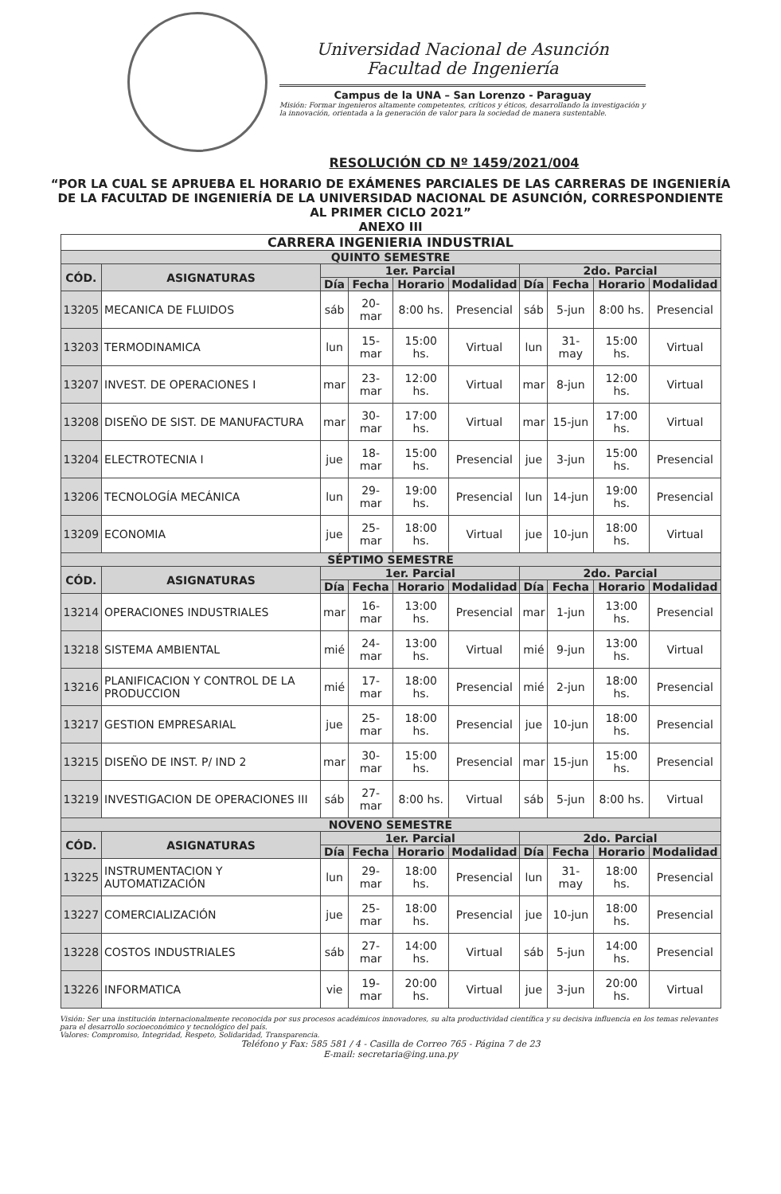Universidad Nacional de Asunción
Facultad de Ingeniería
Campus de la UNA – San Lorenzo - Paraguay
Misión: Formar ingenieros altamente competentes, críticos y éticos, desarrollando la investigación y la innovación, orientada a la generación de valor para la sociedad de manera sustentable.
RESOLUCIÓN CD Nº 1459/2021/004
“POR LA CUAL SE APRUEBA EL HORARIO DE EXÁMENES PARCIALES DE LAS CARRERAS DE INGENIERÍA DE LA FACULTAD DE INGENIERÍA DE LA UNIVERSIDAD NACIONAL DE ASUNCIÓN, CORRESPONDIENTE AL PRIMER CICLO 2021”
ANEXO III
| CARRERA INGENIERIA INDUSTRIAL | | | | | | | | | |
| --- | --- | --- | --- | --- | --- | --- | --- | --- | --- |
| QUINTO SEMESTRE | | | | | | | | | |
| CÓD. | ASIGNATURAS | 1er. Parcial | | | | 2do. Parcial | | | |
| | | Día | Fecha | Horario | Modalidad | Día | Fecha | Horario | Modalidad |
| 13205 | MECANICA DE FLUIDOS | sáb | 20-mar | 8:00 hs. | Presencial | sáb | 5-jun | 8:00 hs. | Presencial |
| 13203 | TERMODINAMICA | lun | 15-mar | 15:00 hs. | Virtual | lun | 31-may | 15:00 hs. | Virtual |
| 13207 | INVEST. DE OPERACIONES I | mar | 23-mar | 12:00 hs. | Virtual | mar | 8-jun | 12:00 hs. | Virtual |
| 13208 | DISEÑO DE SIST. DE MANUFACTURA | mar | 30-mar | 17:00 hs. | Virtual | mar | 15-jun | 17:00 hs. | Virtual |
| 13204 | ELECTROTECNIA I | jue | 18-mar | 15:00 hs. | Presencial | jue | 3-jun | 15:00 hs. | Presencial |
| 13206 | TECNOLOGÍA MECÁNICA | lun | 29-mar | 19:00 hs. | Presencial | lun | 14-jun | 19:00 hs. | Presencial |
| 13209 | ECONOMIA | jue | 25-mar | 18:00 hs. | Virtual | jue | 10-jun | 18:00 hs. | Virtual |
| SÉPTIMO SEMESTRE | | | | | | | | | |
| CÓD. | ASIGNATURAS | 1er. Parcial | | | | 2do. Parcial | | | |
| | | Día | Fecha | Horario | Modalidad | Día | Fecha | Horario | Modalidad |
| 13214 | OPERACIONES INDUSTRIALES | mar | 16-mar | 13:00 hs. | Presencial | mar | 1-jun | 13:00 hs. | Presencial |
| 13218 | SISTEMA AMBIENTAL | mié | 24-mar | 13:00 hs. | Virtual | mié | 9-jun | 13:00 hs. | Virtual |
| 13216 | PLANIFICACION Y CONTROL DE LA PRODUCCION | mié | 17-mar | 18:00 hs. | Presencial | mié | 2-jun | 18:00 hs. | Presencial |
| 13217 | GESTION EMPRESARIAL | jue | 25-mar | 18:00 hs. | Presencial | jue | 10-jun | 18:00 hs. | Presencial |
| 13215 | DISEÑO DE INST. P/ IND 2 | mar | 30-mar | 15:00 hs. | Presencial | mar | 15-jun | 15:00 hs. | Presencial |
| 13219 | INVESTIGACION DE OPERACIONES III | sáb | 27-mar | 8:00 hs. | Virtual | sáb | 5-jun | 8:00 hs. | Virtual |
| NOVENO SEMESTRE | | | | | | | | | |
| CÓD. | ASIGNATURAS | 1er. Parcial | | | | 2do. Parcial | | | |
| | | Día | Fecha | Horario | Modalidad | Día | Fecha | Horario | Modalidad |
| 13225 | INSTRUMENTACION Y AUTOMATIZACIÓN | lun | 29-mar | 18:00 hs. | Presencial | lun | 31-may | 18:00 hs. | Presencial |
| 13227 | COMERCIALIZACIÓN | jue | 25-mar | 18:00 hs. | Presencial | jue | 10-jun | 18:00 hs. | Presencial |
| 13228 | COSTOS INDUSTRIALES | sáb | 27-mar | 14:00 hs. | Virtual | sáb | 5-jun | 14:00 hs. | Presencial |
| 13226 | INFORMATICA | vie | 19-mar | 20:00 hs. | Virtual | jue | 3-jun | 20:00 hs. | Virtual |
Visión: Ser una institución internacionalmente reconocida por sus procesos académicos innovadores, su alta productividad científica y su decisiva influencia en los temas relevantes para el desarrollo socioeconómico y tecnológico del país.
Valores: Compromiso, Integridad, Respeto, Solidaridad, Transparencia.
Teléfono y Fax: 585 581 / 4 - Casilla de Correo 765 - Página 7 de 23
E-mail: secretaria@ing.una.py